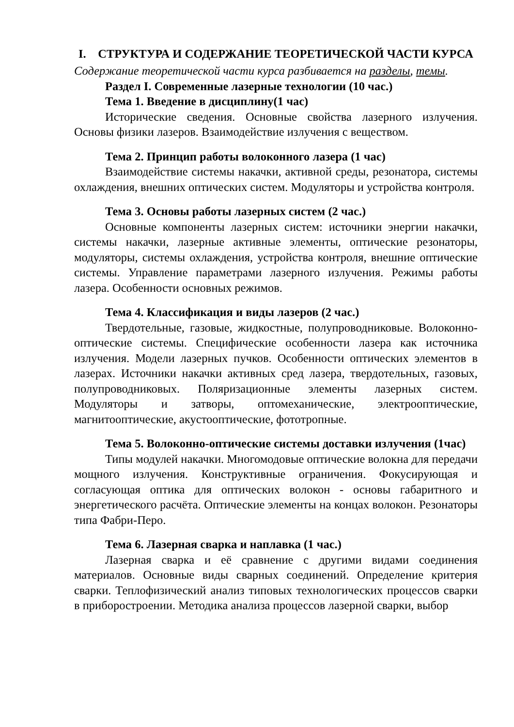I. СТРУКТУРА И СОДЕРЖАНИЕ ТЕОРЕТИЧЕСКОЙ ЧАСТИ КУРСА
Содержание теоретической части курса разбивается на разделы, темы.
Раздел I. Современные лазерные технологии (10 час.)
Тема 1. Введение в дисциплину(1 час)
Исторические сведения. Основные свойства лазерного излучения. Основы физики лазеров. Взаимодействие излучения с веществом.
Тема 2. Принцип работы волоконного лазера (1 час)
Взаимодействие системы накачки, активной среды, резонатора, системы охлаждения, внешних оптических систем. Модуляторы и устройства контроля.
Тема 3. Основы работы лазерных систем (2 час.)
Основные компоненты лазерных систем: источники энергии накачки, системы накачки, лазерные активные элементы, оптические резонаторы, модуляторы, системы охлаждения, устройства контроля, внешние оптические системы. Управление параметрами лазерного излучения. Режимы работы лазера. Особенности основных режимов.
Тема 4. Классификация и виды лазеров (2 час.)
Твердотельные, газовые, жидкостные, полупроводниковые. Волоконно-оптические системы. Специфические особенности лазера как источника излучения. Модели лазерных пучков. Особенности оптических элементов в лазерах. Источники накачки активных сред лазера, твердотельных, газовых, полупроводниковых. Поляризационные элементы лазерных систем. Модуляторы и затворы, оптомеханические, электрооптические, магнитооптические, акустооптические, фототропные.
Тема 5. Волоконно-оптические системы доставки излучения (1час)
Типы модулей накачки. Многомодовые оптические волокна для передачи мощного излучения. Конструктивные ограничения. Фокусирующая и согласующая оптика для оптических волокон - основы габаритного и энергетического расчёта. Оптические элементы на концах волокон. Резонаторы типа Фабри-Перо.
Тема 6. Лазерная сварка и наплавка (1 час.)
Лазерная сварка и её сравнение с другими видами соединения материалов. Основные виды сварных соединений. Определение критерия сварки. Теплофизический анализ типовых технологических процессов сварки в приборостроении. Методика анализа процессов лазерной сварки, выбор